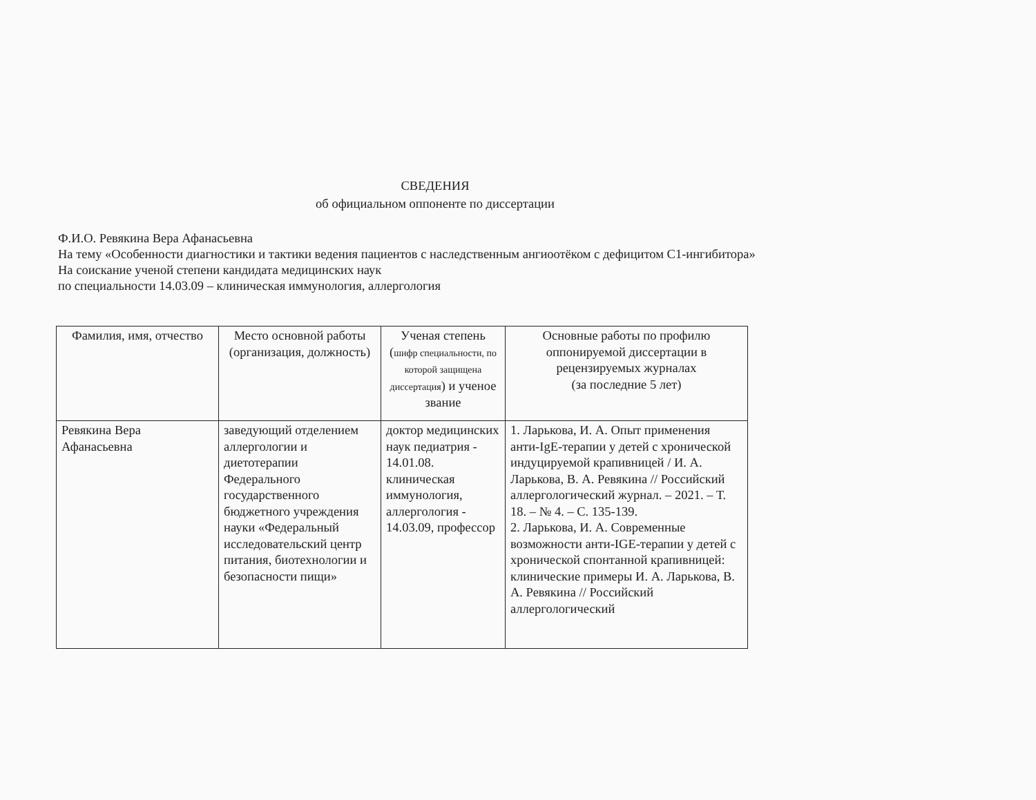СВЕДЕНИЯ
об официальном оппоненте по диссертации
Ф.И.О. Ревякина Вера Афанасьевна
На тему «Особенности диагностики и тактики ведения пациентов с наследственным ангиоотёком с дефицитом С1-ингибитора»
На соискание ученой степени кандидата медицинских наук
по специальности 14.03.09 – клиническая иммунология, аллергология
| Фамилия, имя, отчество | Место основной работы (организация, должность) | Ученая степень ( шифр специальности, по которой защищена диссертация ) и ученое звание | Основные работы по профилю оппонируемой диссертации в рецензируемых журналах (за последние 5 лет) |
| --- | --- | --- | --- |
| Ревякина Вера Афанасьевна | заведующий отделением аллергологии и диетотерапии Федерального государственного бюджетного учреждения науки «Федеральный исследовательский центр питания, биотехнологии и безопасности пищи» | доктор медицинских наук педиатрия - 14.01.08. клиническая иммунология, аллергология - 14.03.09, профессор | 1. Ларькова, И. А. Опыт применения анти-IgE-терапии у детей с хронической индуцируемой крапивницей / И. А. Ларькова, В. А. Ревякина // Российский аллергологический журнал. – 2021. – Т. 18. – № 4. – С. 135-139. 2. Ларькова, И. А. Современные возможности анти-IGE-терапии у детей с хронической спонтанной крапивницей: клинические примеры И. А. Ларькова, В. А. Ревякина // Российский аллергологический |